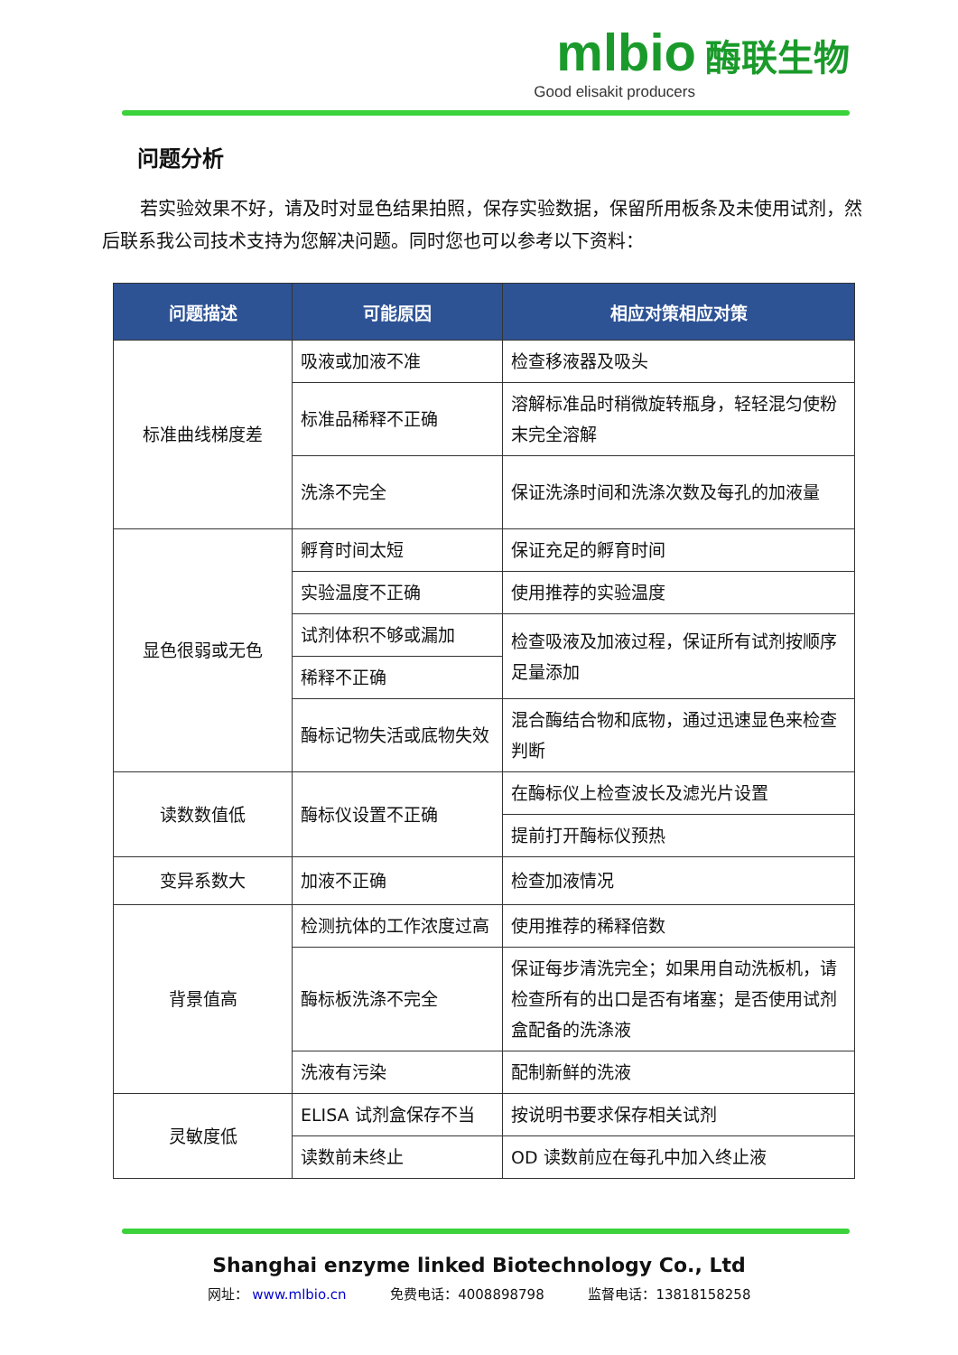mlbio 酶联生物
Good elisakit producers
问题分析
若实验效果不好，请及时对显色结果拍照，保存实验数据，保留所用板条及未使用试剂，然后联系我公司技术支持为您解决问题。同时您也可以参考以下资料：
| 问题描述 | 可能原因 | 相应对策相应对策 |
| --- | --- | --- |
| 标准曲线梯度差 | 吸液或加液不准 | 检查移液器及吸头 |
| | 标准品稀释不正确 | 溶解标准品时稍微旋转瓶身，轻轻混匀使粉末完全溶解 |
| | 洗涤不完全 | 保证洗涤时间和洗涤次数及每孔的加液量 |
| 显色很弱或无色 | 孵育时间太短 | 保证充足的孵育时间 |
| | 实验温度不正确 | 使用推荐的实验温度 |
| | 试剂体积不够或漏加 | 检查吸液及加液过程，保证所有试剂按顺序足量添加 |
| | 稀释不正确 | |
| | 酶标记物失活或底物失效 | 混合酶结合物和底物，通过迅速显色来检查判断 |
| 读数数值低 | 酶标仪设置不正确 | 在酶标仪上检查波长及滤光片设置 |
| | | 提前打开酶标仪预热 |
| 变异系数大 | 加液不正确 | 检查加液情况 |
| 背景值高 | 检测抗体的工作浓度过高 | 使用推荐的稀释倍数 |
| | 酶标板洗涤不完全 | 保证每步清洗完全；如果用自动洗板机，请检查所有的出口是否有堵塞；是否使用试剂盒配备的洗涤液 |
| | 洗液有污染 | 配制新鲜的洗液 |
| 灵敏度低 | ELISA 试剂盒保存不当 | 按说明书要求保存相关试剂 |
| | 读数前未终止 | OD 读数前应在每孔中加入终止液 |
Shanghai enzyme linked Biotechnology Co., Ltd
网址： www.mlbio.cn 免费电话：4008898798 监督电话：13818158258